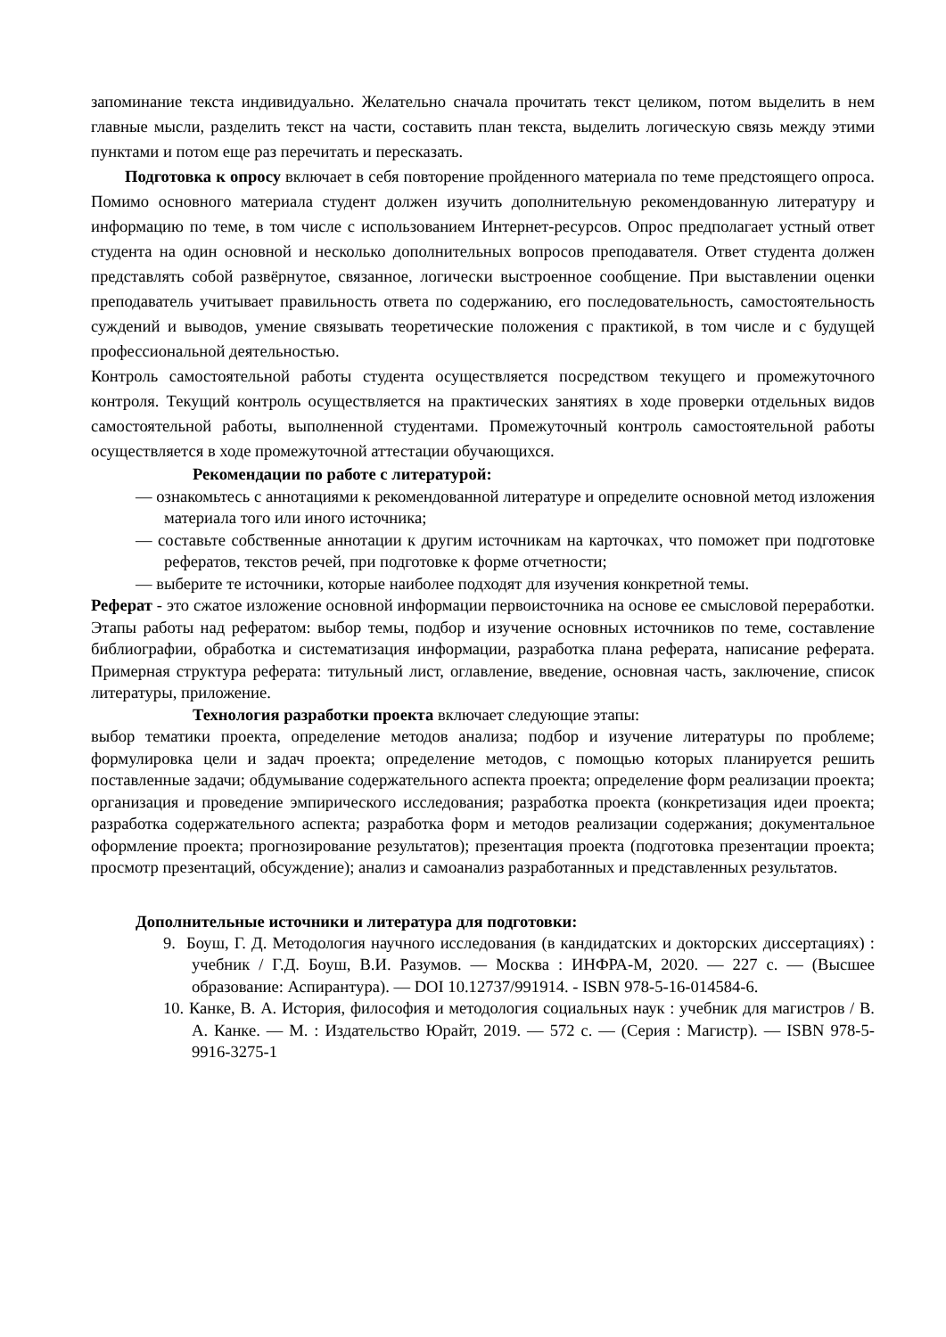запоминание текста индивидуально. Желательно сначала прочитать текст целиком, потом выделить в нем главные мысли, разделить текст на части, составить план текста, выделить логическую связь между этими пунктами и потом еще раз перечитать и пересказать.
Подготовка к опросу включает в себя повторение пройденного материала по теме предстоящего опроса. Помимо основного материала студент должен изучить дополнительную рекомендованную литературу и информацию по теме, в том числе с использованием Интернет-ресурсов. Опрос предполагает устный ответ студента на один основной и несколько дополнительных вопросов преподавателя. Ответ студента должен представлять собой развёрнутое, связанное, логически выстроенное сообщение. При выставлении оценки преподаватель учитывает правильность ответа по содержанию, его последовательность, самостоятельность суждений и выводов, умение связывать теоретические положения с практикой, в том числе и с будущей профессиональной деятельностью.
Контроль самостоятельной работы студента осуществляется посредством текущего и промежуточного контроля. Текущий контроль осуществляется на практических занятиях в ходе проверки отдельных видов самостоятельной работы, выполненной студентами. Промежуточный контроль самостоятельной работы осуществляется в ходе промежуточной аттестации обучающихся.
Рекомендации по работе с литературой:
— ознакомьтесь с аннотациями к рекомендованной литературе и определите основной метод изложения материала того или иного источника;
— составьте собственные аннотации к другим источникам на карточках, что поможет при подготовке рефератов, текстов речей, при подготовке к форме отчетности;
— выберите те источники, которые наиболее подходят для изучения конкретной темы.
Реферат - это сжатое изложение основной информации первоисточника на основе ее смысловой переработки. Этапы работы над рефератом: выбор темы, подбор и изучение основных источников по теме, составление библиографии, обработка и систематизация информации, разработка плана реферата, написание реферата. Примерная структура реферата: титульный лист, оглавление, введение, основная часть, заключение, список литературы, приложение.
Технология разработки проекта включает следующие этапы:
выбор тематики проекта, определение методов анализа; подбор и изучение литературы по проблеме; формулировка цели и задач проекта; определение методов, с помощью которых планируется решить поставленные задачи; обдумывание содержательного аспекта проекта; определение форм реализации проекта; организация и проведение эмпирического исследования; разработка проекта (конкретизация идеи проекта; разработка содержательного аспекта; разработка форм и методов реализации содержания; документальное оформление проекта; прогнозирование результатов); презентация проекта (подготовка презентации проекта; просмотр презентаций, обсуждение); анализ и самоанализ разработанных и представленных результатов.
Дополнительные источники и литература для подготовки:
9. Боуш, Г. Д. Методология научного исследования (в кандидатских и докторских диссертациях) : учебник / Г.Д. Боуш, В.И. Разумов. — Москва : ИНФРА-М, 2020. — 227 с. — (Высшее образование: Аспирантура). — DOI 10.12737/991914. - ISBN 978-5-16-014584-6.
10. Канке, В. А. История, философия и методология социальных наук : учебник для магистров / В. А. Канке. — М. : Издательство Юрайт, 2019. — 572 с. — (Серия : Магистр). — ISBN 978-5-9916-3275-1